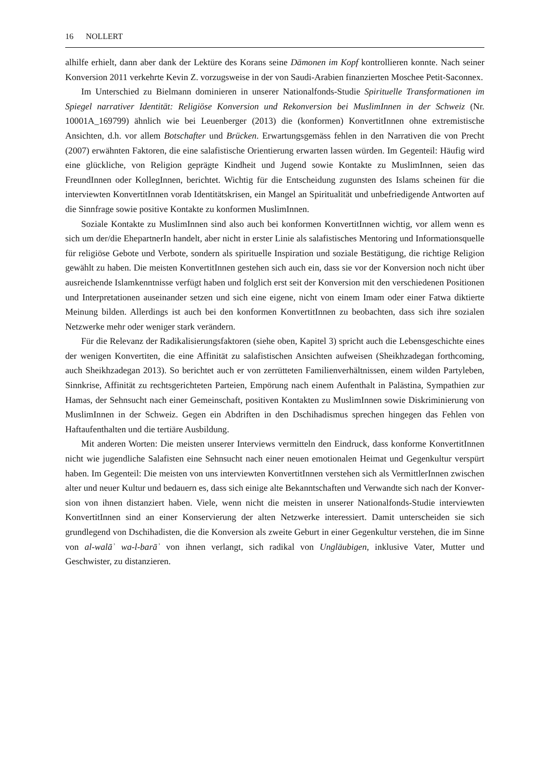16 NOLLERT
alhilfe erhielt, dann aber dank der Lektüre des Korans seine Dämonen im Kopf kontrollieren konnte. Nach seiner Konversion 2011 verkehrte Kevin Z. vorzugsweise in der von Saudi-Arabien finanzierten Moschee Petit-Saconnex.
Im Unterschied zu Bielmann dominieren in unserer Nationalfonds-Studie Spirituelle Transformationen im Spiegel narrativer Identität: Religiöse Konversion und Rekonversion bei MuslimInnen in der Schweiz (Nr. 10001A_169799) ähnlich wie bei Leuenberger (2013) die (konformen) KonvertitInnen ohne extremistische Ansichten, d.h. vor allem Botschafter und Brücken. Erwartungsgemäss fehlen in den Narrativen die von Precht (2007) erwähnten Fakto­ren, die eine salafistische Orientierung erwarten lassen würden. Im Gegenteil: Häufig wird eine glückliche, von Religion geprägte Kindheit und Jugend sowie Kontakte zu MuslimInnen, seien das FreundInnen oder KollegInnen, berichtet. Wichtig für die Entscheidung zugunsten des Islams scheinen für die interviewten KonvertitInnen vorab Identitätskrisen, ein Mangel an Spiritualität und unbefriedigende Antworten auf die Sinnfrage sowie positive Kontakte zu konformen MuslimInnen.
Soziale Kontakte zu MuslimInnen sind also auch bei konformen KonvertitInnen wichtig, vor allem wenn es sich um der/die EhepartnerIn handelt, aber nicht in erster Linie als salafisti­sches Mentoring und Informationsquelle für religiöse Gebote und Verbote, sondern als spiri­tuelle Inspiration und soziale Bestätigung, die richtige Religion gewählt zu haben. Die meisten KonvertitInnen gestehen sich auch ein, dass sie vor der Konversion noch nicht über ausrei­chende Islamkenntnisse verfügt haben und folglich erst seit der Konversion mit den verschie­denen Positionen und Interpretationen auseinander setzen und sich eine eigene, nicht von einem Imam oder einer Fatwa diktierte Meinung bilden. Allerdings ist auch bei den konfor­men KonvertitInnen zu beobachten, dass sich ihre sozialen Netzwerke mehr oder weniger stark verändern.
Für die Relevanz der Radikalisierungsfaktoren (siehe oben, Kapitel 3) spricht auch die Le­bensgeschichte eines der wenigen Konvertiten, die eine Affinität zu salafistischen Ansichten aufweisen (Sheikhzadegan forthcoming, auch Sheikhzadegan 2013). So berichtet auch er von zerrütteten Familienverhältnissen, einem wilden Partyleben, Sinnkrise, Affinität zu rechtsge­richteten Parteien, Empörung nach einem Aufenthalt in Palästina, Sympathien zur Hamas, der Sehnsucht nach einer Gemeinschaft, positiven Kontakten zu MuslimInnen sowie Diskri­minierung von MuslimInnen in der Schweiz. Gegen ein Abdriften in den Dschihadismus sprechen hingegen das Fehlen von Haftaufenthalten und die tertiäre Ausbildung.
Mit anderen Worten: Die meisten unserer Interviews vermitteln den Eindruck, dass kon­forme KonvertitInnen nicht wie jugendliche Salafisten eine Sehnsucht nach einer neuen emo­tionalen Heimat und Gegenkultur verspürt haben. Im Gegenteil: Die meisten von uns inter­viewten KonvertitInnen verstehen sich als VermittlerInnen zwischen alter und neuer Kultur und bedauern es, dass sich einige alte Bekanntschaften und Verwandte sich nach der Konver­sion von ihnen distanziert haben. Viele, wenn nicht die meisten in unserer Nationalfonds-Studie interviewten KonvertitInnen sind an einer Konservierung der alten Netzwerke interes­siert. Damit unterscheiden sie sich grundlegend von Dschihadisten, die die Konversion als zweite Geburt in einer Gegenkultur verstehen, die im Sinne von al-walāʾ wa-l-barāʾ von ihnen verlangt, sich radikal von Ungläubigen, inklusive Vater, Mutter und Geschwister, zu distanzieren.